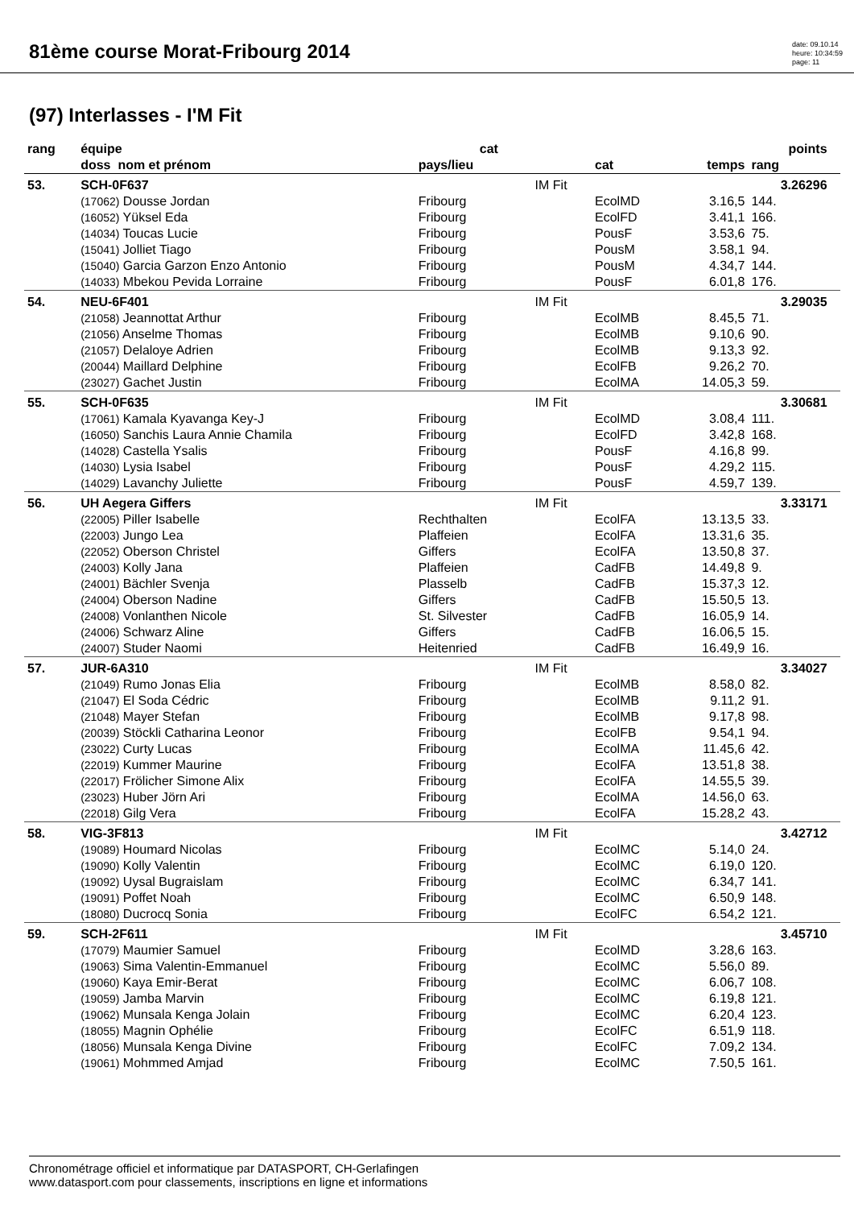81ème course Morat-Fribourg 2014
date: 09.10.14
heure: 10:34:59
page: 11
(97) Interlasses - I'M Fit
| rang | équipe | cat | | | points | | |
| --- | --- | --- | --- | --- | --- | --- | --- |
| | doss nom et prénom | pays/lieu | | cat | temps | rang | |
| 53. | SCH-0F637 | | IM Fit | | | 3.26296 | |
| | (17062) Dousse Jordan | Fribourg | | EcolMD | 3.16,5 | 144. | |
| | (16052) Yüksel Eda | Fribourg | | EcolFD | 3.41,1 | 166. | |
| | (14034) Toucas Lucie | Fribourg | | PousF | 3.53,6 | 75. | |
| | (15041) Jolliet Tiago | Fribourg | | PousM | 3.58,1 | 94. | |
| | (15040) Garcia Garzon Enzo Antonio | Fribourg | | PousM | 4.34,7 | 144. | |
| | (14033) Mbekou Pevida Lorraine | Fribourg | | PousF | 6.01,8 | 176. | |
| 54. | NEU-6F401 | | IM Fit | | | 3.29035 | |
| | (21058) Jeannottat Arthur | Fribourg | | EcolMB | 8.45,5 | 71. | |
| | (21056) Anselme Thomas | Fribourg | | EcolMB | 9.10,6 | 90. | |
| | (21057) Delaloye Adrien | Fribourg | | EcolMB | 9.13,3 | 92. | |
| | (20044) Maillard Delphine | Fribourg | | EcolFB | 9.26,2 | 70. | |
| | (23027) Gachet Justin | Fribourg | | EcolMA | 14.05,3 | 59. | |
| 55. | SCH-0F635 | | IM Fit | | | 3.30681 | |
| | (17061) Kamala Kyavanga Key-J | Fribourg | | EcolMD | 3.08,4 | 111. | |
| | (16050) Sanchis Laura Annie Chamila | Fribourg | | EcolFD | 3.42,8 | 168. | |
| | (14028) Castella Ysalis | Fribourg | | PousF | 4.16,8 | 99. | |
| | (14030) Lysia Isabel | Fribourg | | PousF | 4.29,2 | 115. | |
| | (14029) Lavanchy Juliette | Fribourg | | PousF | 4.59,7 | 139. | |
| 56. | UH Aegera Giffers | | IM Fit | | | 3.33171 | |
| | (22005) Piller Isabelle | Rechthalten | | EcolFA | 13.13,5 | 33. | |
| | (22003) Jungo Lea | Plaffeien | | EcolFA | 13.31,6 | 35. | |
| | (22052) Oberson Christel | Giffers | | EcolFA | 13.50,8 | 37. | |
| | (24003) Kolly Jana | Plaffeien | | CadFB | 14.49,8 | 9. | |
| | (24001) Bächler Svenja | Plasselb | | CadFB | 15.37,3 | 12. | |
| | (24004) Oberson Nadine | Giffers | | CadFB | 15.50,5 | 13. | |
| | (24008) Vonlanthen Nicole | St. Silvester | | CadFB | 16.05,9 | 14. | |
| | (24006) Schwarz Aline | Giffers | | CadFB | 16.06,5 | 15. | |
| | (24007) Studer Naomi | Heitenried | | CadFB | 16.49,9 | 16. | |
| 57. | JUR-6A310 | | IM Fit | | | 3.34027 | |
| | (21049) Rumo Jonas Elia | Fribourg | | EcolMB | 8.58,0 | 82. | |
| | (21047) El Soda Cédric | Fribourg | | EcolMB | 9.11,2 | 91. | |
| | (21048) Mayer Stefan | Fribourg | | EcolMB | 9.17,8 | 98. | |
| | (20039) Stöckli Catharina Leonor | Fribourg | | EcolFB | 9.54,1 | 94. | |
| | (23022) Curty Lucas | Fribourg | | EcolMA | 11.45,6 | 42. | |
| | (22019) Kummer Maurine | Fribourg | | EcolFA | 13.51,8 | 38. | |
| | (22017) Frölicher Simone Alix | Fribourg | | EcolFA | 14.55,5 | 39. | |
| | (23023) Huber Jörn Ari | Fribourg | | EcolMA | 14.56,0 | 63. | |
| | (22018) Gilg Vera | Fribourg | | EcolFA | 15.28,2 | 43. | |
| 58. | VIG-3F813 | | IM Fit | | | 3.42712 | |
| | (19089) Houmard Nicolas | Fribourg | | EcolMC | 5.14,0 | 24. | |
| | (19090) Kolly Valentin | Fribourg | | EcolMC | 6.19,0 | 120. | |
| | (19092) Uysal Bugraislam | Fribourg | | EcolMC | 6.34,7 | 141. | |
| | (19091) Poffet Noah | Fribourg | | EcolMC | 6.50,9 | 148. | |
| | (18080) Ducrocq Sonia | Fribourg | | EcolFC | 6.54,2 | 121. | |
| 59. | SCH-2F611 | | IM Fit | | | 3.45710 | |
| | (17079) Maumier Samuel | Fribourg | | EcolMD | 3.28,6 | 163. | |
| | (19063) Sima Valentin-Emmanuel | Fribourg | | EcolMC | 5.56,0 | 89. | |
| | (19060) Kaya Emir-Berat | Fribourg | | EcolMC | 6.06,7 | 108. | |
| | (19059) Jamba Marvin | Fribourg | | EcolMC | 6.19,8 | 121. | |
| | (19062) Munsala Kenga Jolain | Fribourg | | EcolMC | 6.20,4 | 123. | |
| | (18055) Magnin Ophélie | Fribourg | | EcolFC | 6.51,9 | 118. | |
| | (18056) Munsala Kenga Divine | Fribourg | | EcolFC | 7.09,2 | 134. | |
| | (19061) Mohmmed Amjad | Fribourg | | EcolMC | 7.50,5 | 161. | |
Chronométrage officiel et informatique par DATASPORT, CH-Gerlafingen
www.datasport.com pour classements, inscriptions en ligne et informations